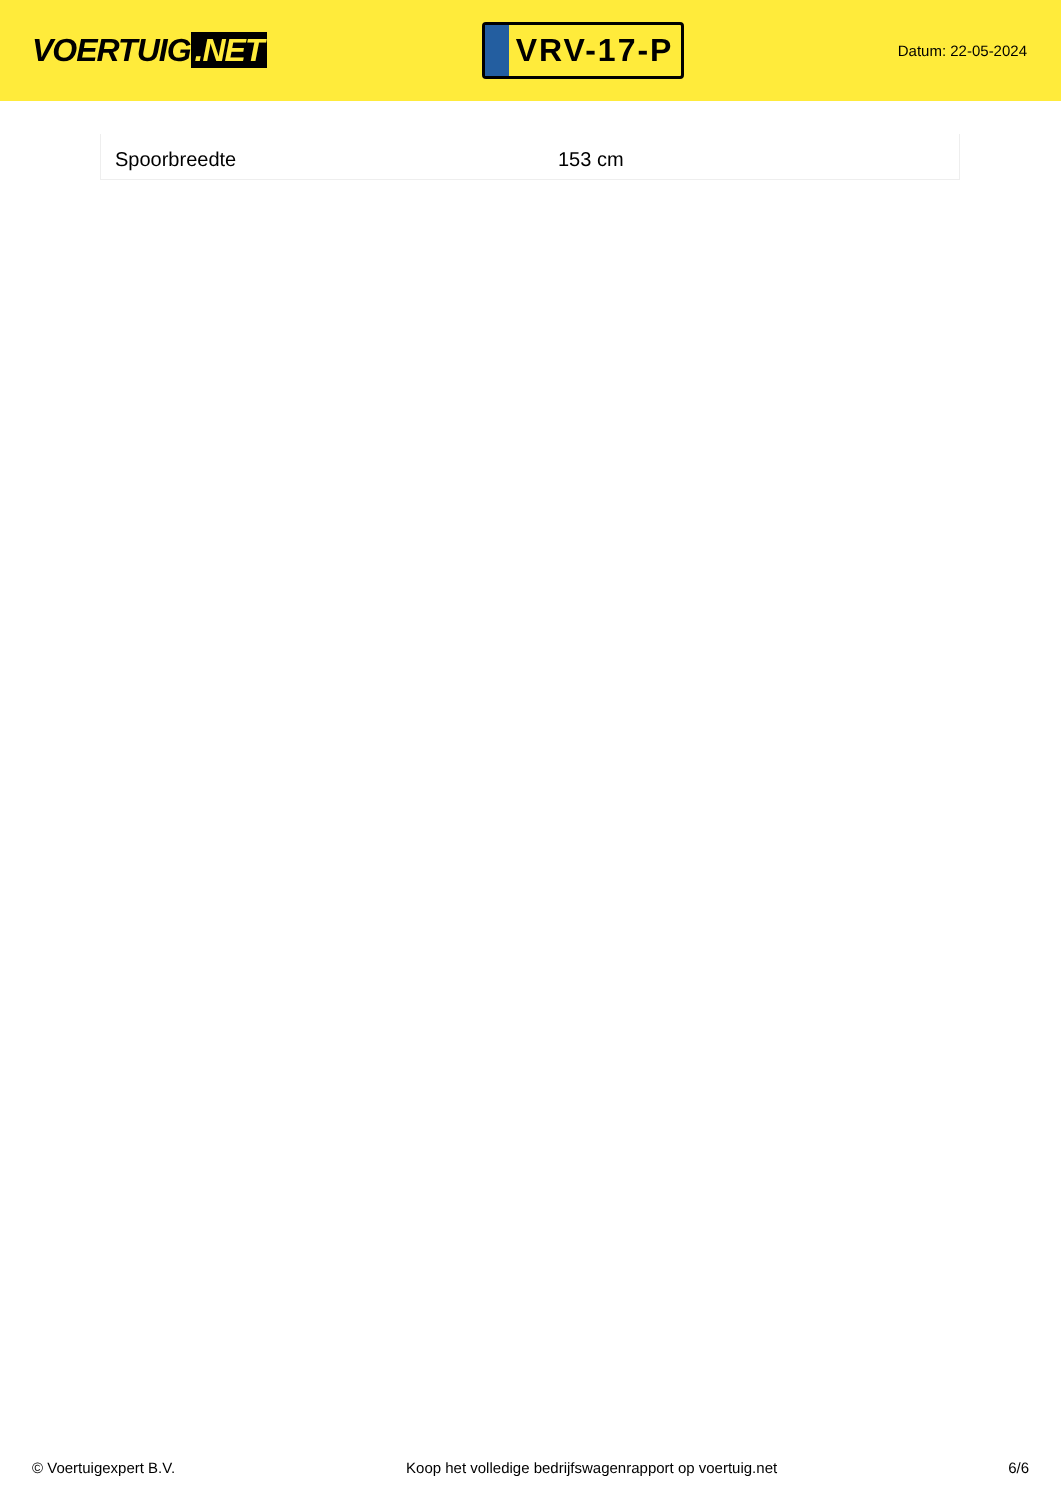VOERTUIG.NET
VRV-17-P
Datum: 22-05-2024
| Spoorbreedte | 153 cm |
© Voertuigexpert B.V. Koop het volledige bedrijfswagenrapport op voertuig.net 6/6